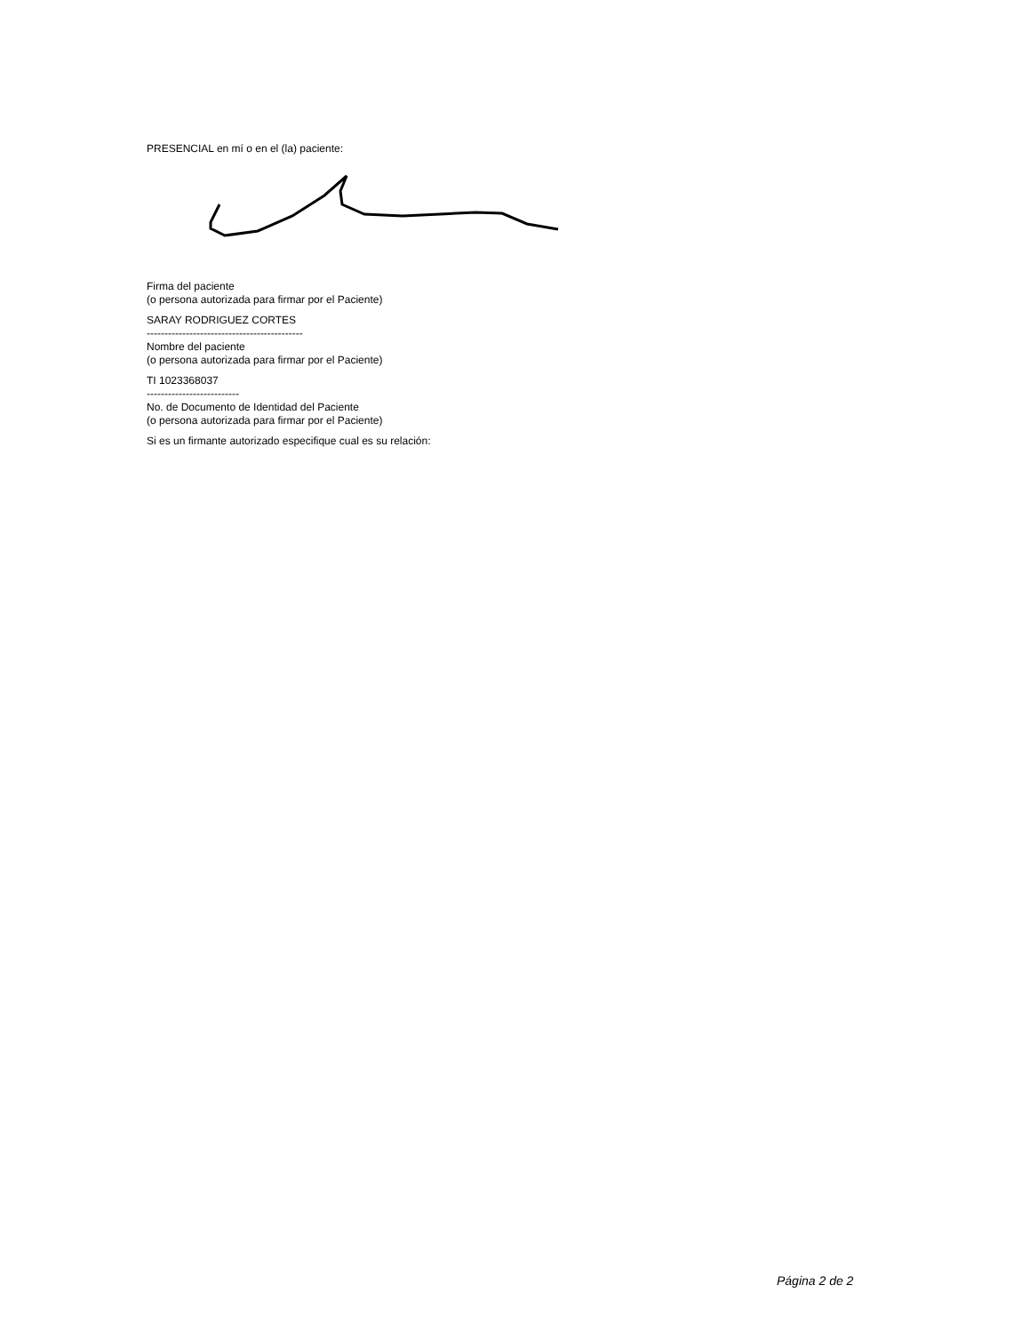PRESENCIAL en mí o en el (la) paciente:
Firma del paciente
(o persona autorizada para firmar por el Paciente)
SARAY RODRIGUEZ CORTES
--------------------------------------------
Nombre del paciente
(o persona autorizada para firmar por el Paciente)
TI 1023368037
--------------------------
No. de Documento de Identidad del Paciente
(o persona autorizada para firmar por el Paciente)
Si es un firmante autorizado especifique cual es su relación:
Página 2 de 2